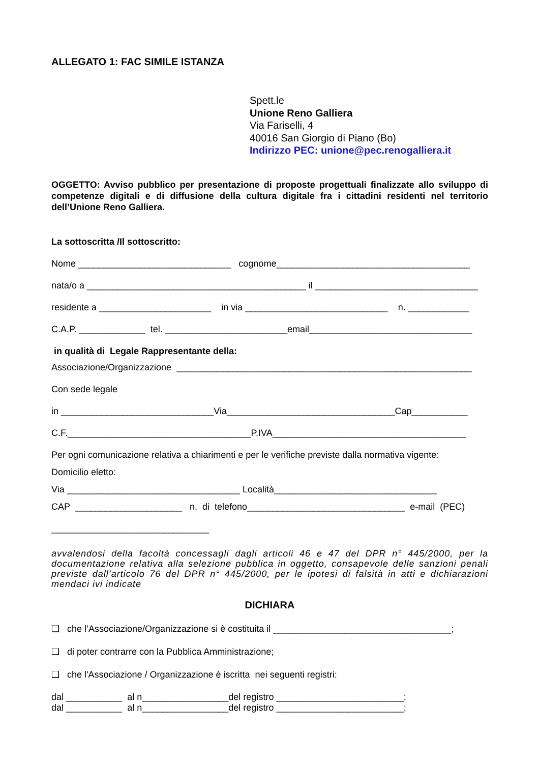ALLEGATO 1: FAC SIMILE ISTANZA
Spett.le
Unione Reno Galliera
Via Fariselli, 4
40016 San Giorgio di Piano (Bo)
Indirizzo PEC: unione@pec.renogalliera.it
OGGETTO: Avviso pubblico per presentazione di proposte progettuali finalizzate allo sviluppo di competenze digitali e di diffusione della cultura digitale fra i cittadini residenti nel territorio dell’Unione Reno Galliera.
La sottoscritta /Il sottoscritto:
Nome ______________________________ cognome______________________________________
nata/o a ___________________________________________ il ________________________________
residente a ______________________ in via ____________________________ n. ____________
C.A.P. _____________ tel. ________________________email________________________________
in qualità di Legale Rappresentante della:
Associazione/Organizzazione __________________________________________________________
Con sede legale
in ______________________________Via_________________________________Cap___________
C.F.____________________________________P.IVA______________________________________
Per ogni comunicazione relativa a chiarimenti e per le verifiche previste dalla normativa vigente:
Domicilio eletto:
Via __________________________________ Località________________________________
CAP _____________________ n. di telefono_______________________________ e-mail (PEC)
_______________________________
avvalendosi della facoltà concessagli dagli articoli 46 e 47 del DPR n° 445/2000, per la documentazione relativa alla selezione pubblica in oggetto, consapevole delle sanzioni penali previste dall’articolo 76 del DPR n° 445/2000, per le ipotesi di falsità in atti e dichiarazioni mendaci ivi indicate
DICHIARA
❑ che l’Associazione/Organizzazione si è costituita il ___________________________________;
❑ di poter contrarre con la Pubblica Amministrazione;
❑ che l'Associazione / Organizzazione è iscritta nei seguenti registri:
dal ___________ al n_________________del registro _________________________;
dal ___________ al n_________________del registro _________________________;